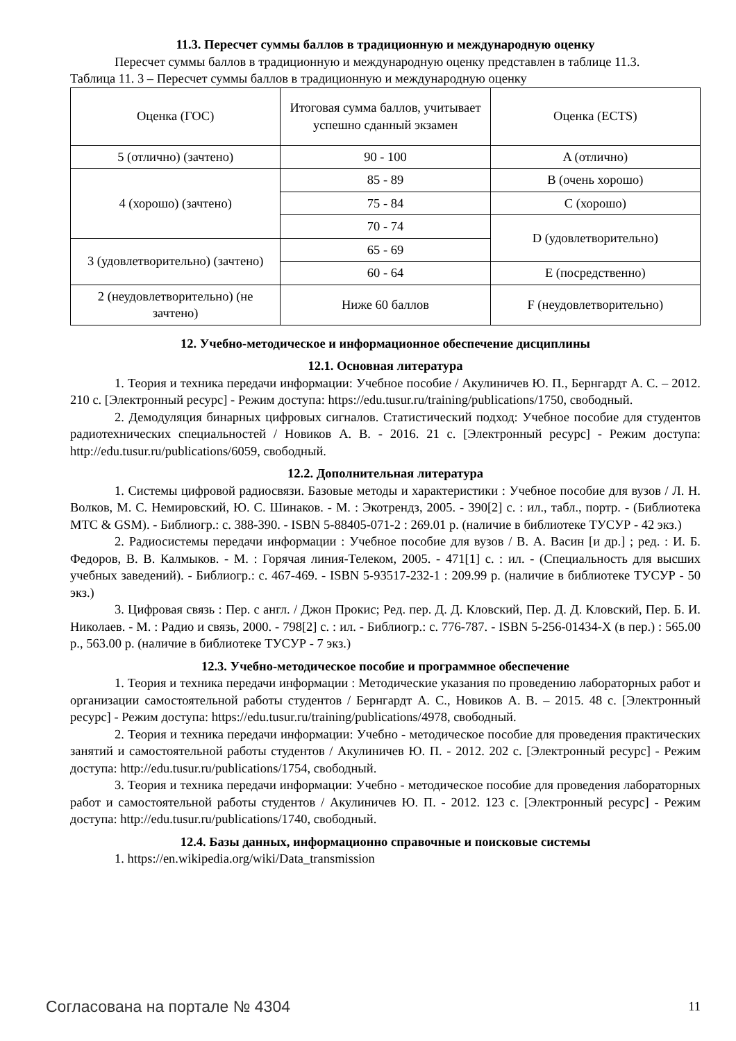11.3. Пересчет суммы баллов в традиционную и международную оценку
Пересчет суммы баллов в традиционную и международную оценку представлен в таблице 11.3.
Таблица 11. 3 – Пересчет суммы баллов в традиционную и международную оценку
| Оценка (ГОС) | Итоговая сумма баллов, учитывает успешно сданный экзамен | Оценка (ECTS) |
| 5 (отлично) (зачтено) | 90 - 100 | A (отлично) |
| 4 (хорошо) (зачтено) | 85 - 89 | B (очень хорошо) |
| | 75 - 84 | C (хорошо) |
| | 70 - 74 | D (удовлетворительно) |
| 3 (удовлетворительно) (зачтено) | 65 - 69 | |
| | 60 - 64 | E (посредственно) |
| 2 (неудовлетворительно) (не зачтено) | Ниже 60 баллов | F (неудовлетворительно) |
12. Учебно-методическое и информационное обеспечение дисциплины
12.1. Основная литература
1. Теория и техника передачи информации: Учебное пособие / Акулиничев Ю. П., Бернгардт А. С. – 2012. 210 с. [Электронный ресурс] - Режим доступа: https://edu.tusur.ru/training/publications/1750, свободный.
2. Демодуляция бинарных цифровых сигналов. Статистический подход: Учебное пособие для студентов радиотехнических специальностей / Новиков А. В. - 2016. 21 с. [Электронный ресурс] - Режим доступа: http://edu.tusur.ru/publications/6059, свободный.
12.2. Дополнительная литература
1. Системы цифровой радиосвязи. Базовые методы и характеристики : Учебное пособие для вузов / Л. Н. Волков, М. С. Немировский, Ю. С. Шинаков. - М. : Экотрендз, 2005. - 390[2] с. : ил., табл., портр. - (Библиотека МТС & GSM). - Библиогр.: с. 388-390. - ISBN 5-88405-071-2 : 269.01 р. (наличие в библиотеке ТУСУР - 42 экз.)
2. Радиосистемы передачи информации : Учебное пособие для вузов / В. А. Васин [и др.] ; ред. : И. Б. Федоров, В. В. Калмыков. - М. : Горячая линия-Телеком, 2005. - 471[1] с. : ил. - (Специальность для высших учебных заведений). - Библиогр.: с. 467-469. - ISBN 5-93517-232-1 : 209.99 р. (наличие в библиотеке ТУСУР - 50 экз.)
3. Цифровая связь : Пер. с англ. / Джон Прокис; Ред. пер. Д. Д. Кловский, Пер. Д. Д. Кловский, Пер. Б. И. Николаев. - М. : Радио и связь, 2000. - 798[2] с. : ил. - Библиогр.: с. 776-787. - ISBN 5-256-01434-X (в пер.) : 565.00 р., 563.00 р. (наличие в библиотеке ТУСУР - 7 экз.)
12.3. Учебно-методическое пособие и программное обеспечение
1. Теория и техника передачи информации : Методические указания по проведению лабораторных работ и организации самостоятельной работы студентов / Бернгардт А. С., Новиков А. В. – 2015. 48 с. [Электронный ресурс] - Режим доступа: https://edu.tusur.ru/training/publications/4978, свободный.
2. Теория и техника передачи информации: Учебно - методическое пособие для проведения практических занятий и самостоятельной работы студентов / Акулиничев Ю. П. - 2012. 202 с. [Электронный ресурс] - Режим доступа: http://edu.tusur.ru/publications/1754, свободный.
3. Теория и техника передачи информации: Учебно - методическое пособие для проведения лабораторных работ и самостоятельной работы студентов / Акулиничев Ю. П. - 2012. 123 с. [Электронный ресурс] - Режим доступа: http://edu.tusur.ru/publications/1740, свободный.
12.4. Базы данных, информационно справочные и поисковые системы
1. https://en.wikipedia.org/wiki/Data_transmission
Согласована на портале № 4304 11